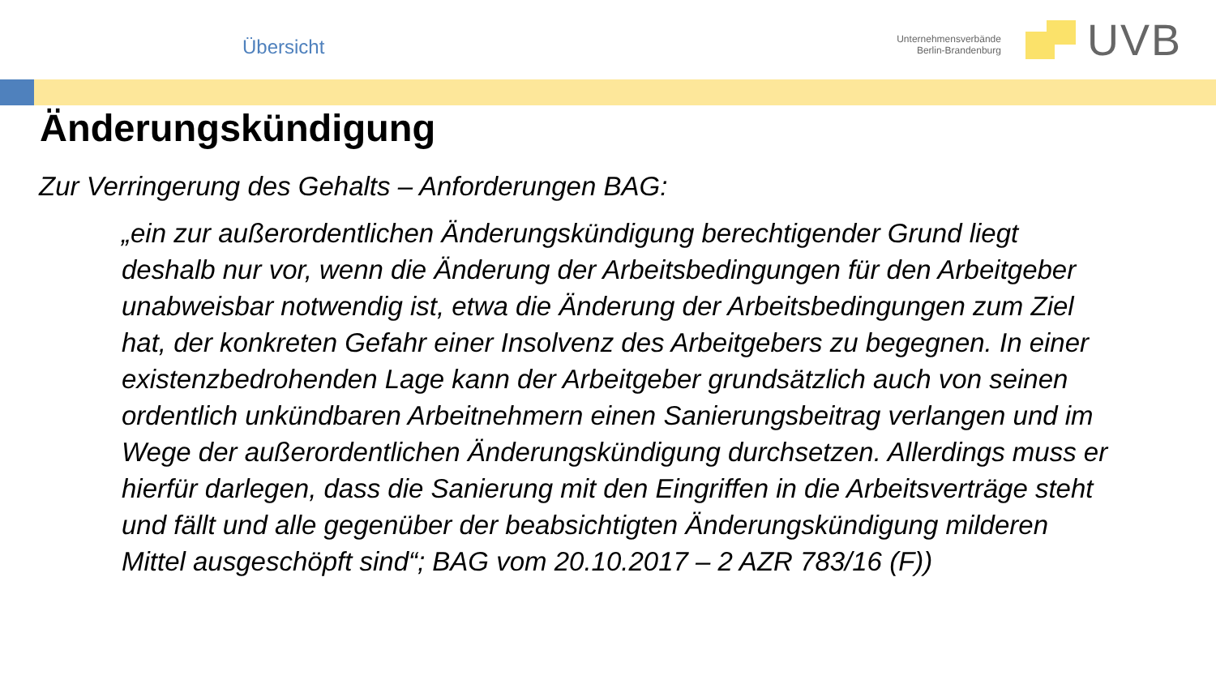Übersicht
Unternehmensverbände
Berlin-Brandenburg
UVB
Änderungskündigung
Zur Verringerung des Gehalts – Anforderungen BAG:
„ein zur außerordentlichen Änderungskündigung berechtigender Grund liegt deshalb nur vor, wenn die Änderung der Arbeitsbedingungen für den Arbeitgeber unabweisbar notwendig ist, etwa die Änderung der Arbeitsbedingungen zum Ziel hat, der konkreten Gefahr einer Insolvenz des Arbeitgebers zu begegnen. In einer existenzbedrohenden Lage kann der Arbeitgeber grundsätzlich auch von seinen ordentlich unkündbaren Arbeitnehmern einen Sanierungsbeitrag verlangen und im Wege der außerordentlichen Änderungskündigung durchsetzen. Allerdings muss er hierfür darlegen, dass die Sanierung mit den Eingriffen in die Arbeitsverträge steht und fällt und alle gegenüber der beabsichtigten Änderungskündigung milderen Mittel ausgeschöpft sind“; BAG vom 20.10.2017 – 2 AZR 783/16 (F))